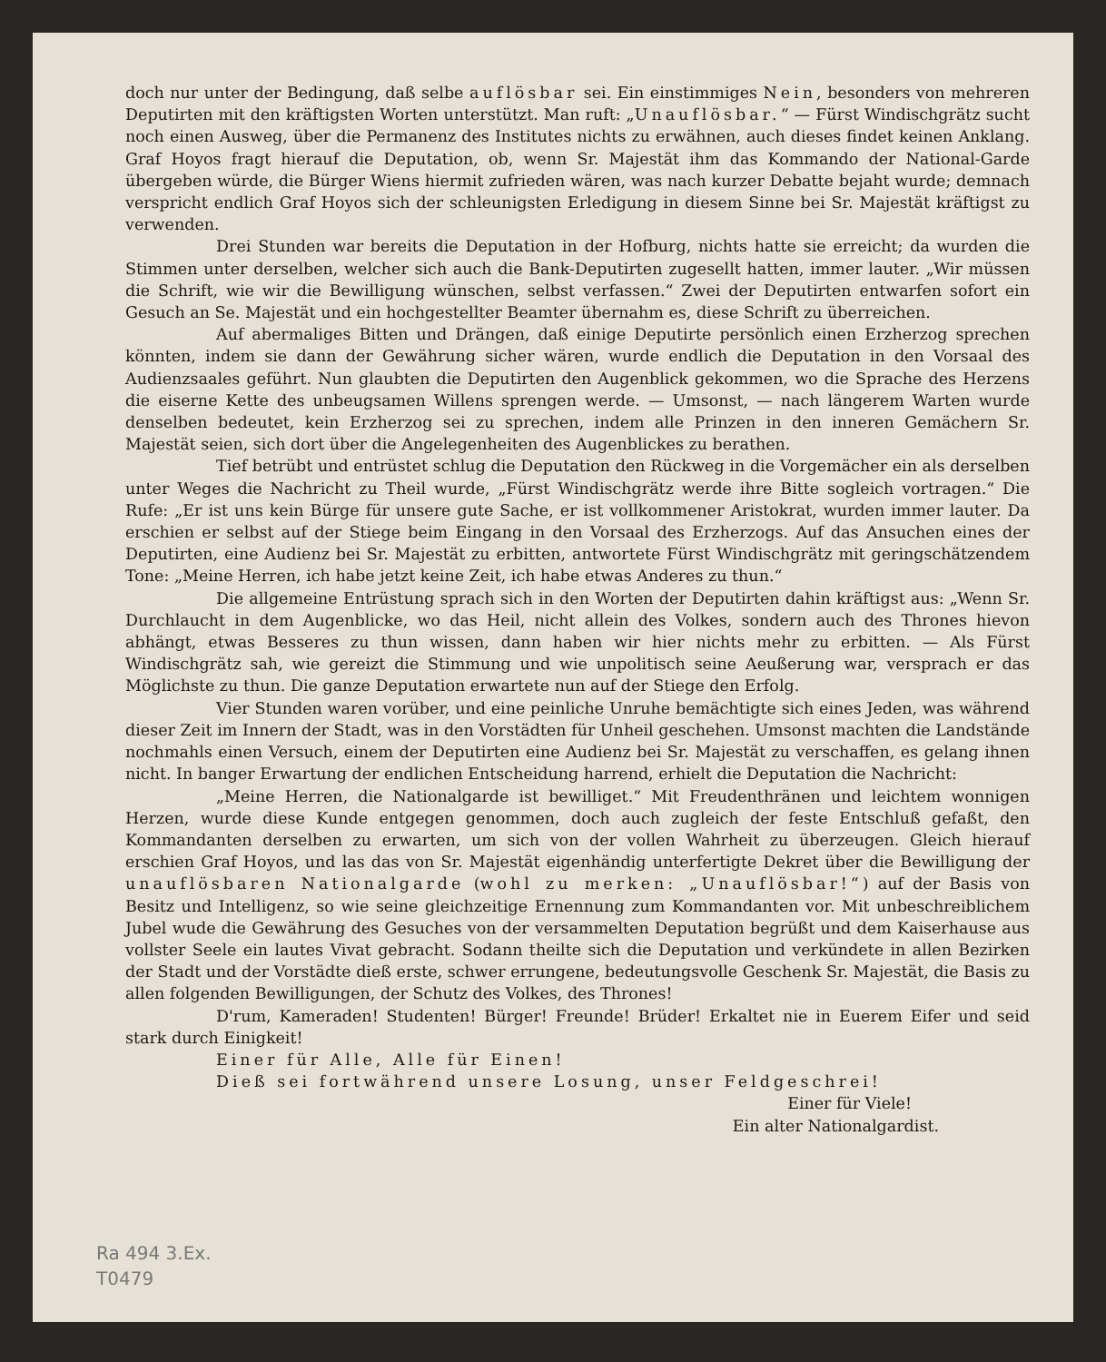doch nur unter der Bedingung, daß selbe auflösbar sei. Ein einstimmiges Nein, besonders von mehreren Deputirten mit den kräftigsten Worten unterstützt. Man ruft: „Unauflösbar.“ — Fürst Windischgrätz sucht noch einen Ausweg, über die Permanenz des Institutes nichts zu erwähnen, auch dieses findet keinen Anklang. Graf Hoyos fragt hierauf die Deputation, ob, wenn Sr. Majestät ihm das Kommando der National-Garde übergeben würde, die Bürger Wiens hiermit zufrieden wären, was nach kurzer Debatte bejaht wurde; demnach verspricht endlich Graf Hoyos sich der schleunigsten Erledigung in diesem Sinne bei Sr. Majestät kräftigst zu verwenden.
Drei Stunden war bereits die Deputation in der Hofburg, nichts hatte sie erreicht; da wurden die Stimmen unter derselben, welcher sich auch die Bank-Deputirten zugesellt hatten, immer lauter. „Wir müssen die Schrift, wie wir die Bewilligung wünschen, selbst verfassen.“ Zwei der Deputirten entwarfen sofort ein Gesuch an Se. Majestät und ein hochgestellter Beamter übernahm es, diese Schrift zu überreichen.
Auf abermaliges Bitten und Drängen, daß einige Deputirte persönlich einen Erzherzog sprechen könnten, indem sie dann der Gewährung sicher wären, wurde endlich die Deputation in den Vorsaal des Audienzsaales geführt. Nun glaubten die Deputirten den Augenblick gekommen, wo die Sprache des Herzens die eiserne Kette des unbeugsamen Willens sprengen werde. — Umsonst, — nach längerem Warten wurde denselben bedeutet, kein Erzherzog sei zu sprechen, indem alle Prinzen in den inneren Gemächern Sr. Majestät seien, sich dort über die Angelegenheiten des Augenblickes zu berathen.
Tief betrübt und entrüstet schlug die Deputation den Rückweg in die Vorgemächer ein als derselben unter Weges die Nachricht zu Theil wurde, „Fürst Windischgrätz werde ihre Bitte sogleich vortragen.“ Die Rufe: „Er ist uns kein Bürge für unsere gute Sache, er ist vollkommener Aristokrat, wurden immer lauter. Da erschien er selbst auf der Stiege beim Eingang in den Vorsaal des Erzherzogs. Auf das Ansuchen eines der Deputirten, eine Audienz bei Sr. Majestät zu erbitten, antwortete Fürst Windischgrätz mit geringschätzendem Tone: „Meine Herren, ich habe jetzt keine Zeit, ich habe etwas Anderes zu thun.“
Die allgemeine Entrüstung sprach sich in den Worten der Deputirten dahin kräftigst aus: „Wenn Sr. Durchlaucht in dem Augenblicke, wo das Heil, nicht allein des Volkes, sondern auch des Thrones hievon abhängt, etwas Besseres zu thun wissen, dann haben wir hier nichts mehr zu erbitten. — Als Fürst Windischgrätz sah, wie gereizt die Stimmung und wie unpolitisch seine Aeußerung war, versprach er das Möglichste zu thun. Die ganze Deputation erwartete nun auf der Stiege den Erfolg.
Vier Stunden waren vorüber, und eine peinliche Unruhe bemächtigte sich eines Jeden, was während dieser Zeit im Innern der Stadt, was in den Vorstädten für Unheil geschehen. Umsonst machten die Landstände nochmahls einen Versuch, einem der Deputirten eine Audienz bei Sr. Majestät zu verschaffen, es gelang ihnen nicht. In banger Erwartung der endlichen Entscheidung harrend, erhielt die Deputation die Nachricht:
„Meine Herren, die Nationalgarde ist bewilliget.“ Mit Freudenthränen und leichtem wonnigen Herzen, wurde diese Kunde entgegen genommen, doch auch zugleich der feste Entschluß gefaßt, den Kommandanten derselben zu erwarten, um sich von der vollen Wahrheit zu überzeugen. Gleich hierauf erschien Graf Hoyos, und las das von Sr. Majestät eigenhändig unterfertigte Dekret über die Bewilligung der unauflösbaren Nationalgarde (wohl zu merken: „Unauflösbar!“) auf der Basis von Besitz und Intelligenz, so wie seine gleichzeitige Ernennung zum Kommandanten vor. Mit unbeschreiblichem Jubel wude die Gewährung des Gesuches von der versammelten Deputation begrüßt und dem Kaiserhause aus vollster Seele ein lautes Vivat gebracht. Sodann theilte sich die Deputation und verkündete in allen Bezirken der Stadt und der Vorstädte dieß erste, schwer errungene, bedeutungsvolle Geschenk Sr. Majestät, die Basis zu allen folgenden Bewilligungen, der Schutz des Volkes, des Thrones!
D'rum, Kameraden! Studenten! Bürger! Freunde! Brüder! Erkaltet nie in Euerem Eifer und seid stark durch Einigkeit!
Einer für Alle, Alle für Einen!
Dieß sei fortwährend unsere Losung, unser Feldgeschrei!
Einer für Viele!
Ein alter Nationalgardist.
Ra 494 3.Ex.
T0479